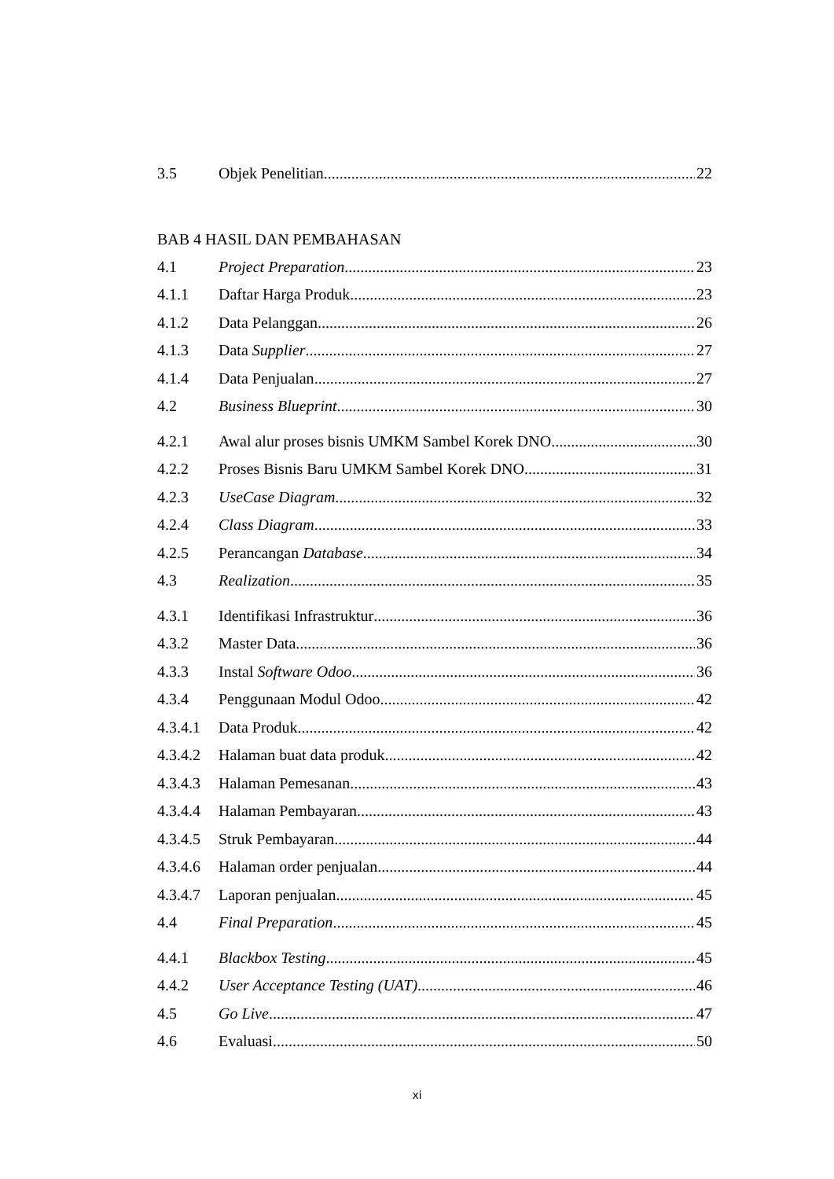3.5 Objek Penelitian 22
BAB 4 HASIL DAN PEMBAHASAN
4.1 Project Preparation 23
4.1.1 Daftar Harga Produk 23
4.1.2 Data Pelanggan 26
4.1.3 Data Supplier 27
4.1.4 Data Penjualan 27
4.2 Business Blueprint 30
4.2.1 Awal alur proses bisnis UMKM Sambel Korek DNO 30
4.2.2 Proses Bisnis Baru UMKM Sambel Korek DNO 31
4.2.3 UseCase Diagram 32
4.2.4 Class Diagram 33
4.2.5 Perancangan Database 34
4.3 Realization 35
4.3.1 Identifikasi Infrastruktur 36
4.3.2 Master Data 36
4.3.3 Instal Software Odoo 36
4.3.4 Penggunaan Modul Odoo 42
4.3.4.1 Data Produk 42
4.3.4.2 Halaman buat data produk 42
4.3.4.3 Halaman Pemesanan 43
4.3.4.4 Halaman Pembayaran 43
4.3.4.5 Struk Pembayaran 44
4.3.4.6 Halaman order penjualan 44
4.3.4.7 Laporan penjualan 45
4.4 Final Preparation 45
4.4.1 Blackbox Testing 45
4.4.2 User Acceptance Testing (UAT) 46
4.5 Go Live 47
4.6 Evaluasi 50
xi